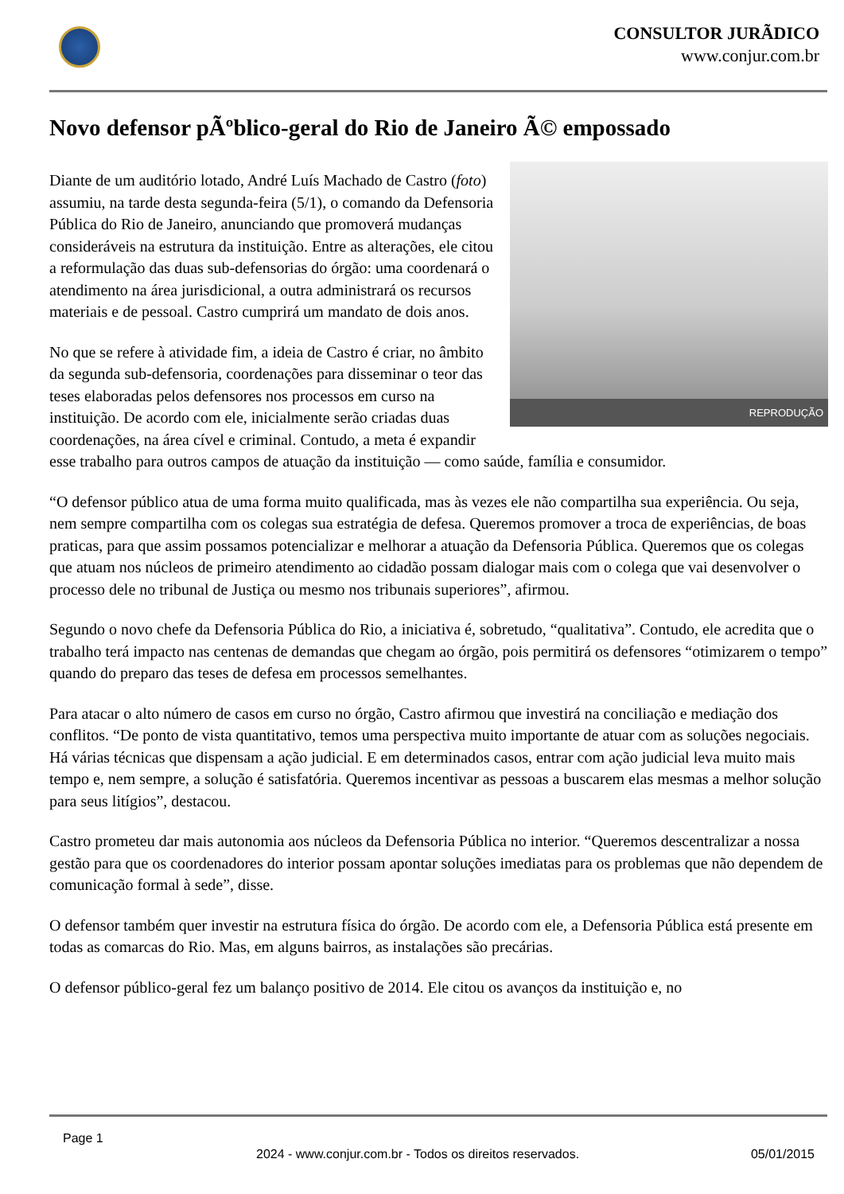CONSULTOR JURÃDICO
www.conjur.com.br
Novo defensor pÃºblico-geral do Rio de Janeiro Ã© empossado
REPRODUÇÃO
Diante de um auditório lotado, André Luís Machado de Castro (foto) assumiu, na tarde desta segunda-feira (5/1), o comando da Defensoria Pública do Rio de Janeiro, anunciando que promoverá mudanças consideráveis na estrutura da instituição. Entre as alterações, ele citou a reformulação das duas sub-defensorias do órgão: uma coordenará o atendimento na área jurisdicional, a outra administrará os recursos materiais e de pessoal. Castro cumprirá um mandato de dois anos.
No que se refere à atividade fim, a ideia de Castro é criar, no âmbito da segunda sub-defensoria, coordenações para disseminar o teor das teses elaboradas pelos defensores nos processos em curso na instituição. De acordo com ele, inicialmente serão criadas duas coordenações, na área cível e criminal. Contudo, a meta é expandir esse trabalho para outros campos de atuação da instituição — como saúde, família e consumidor.
“O defensor público atua de uma forma muito qualificada, mas às vezes ele não compartilha sua experiência. Ou seja, nem sempre compartilha com os colegas sua estratégia de defesa. Queremos promover a troca de experiências, de boas praticas, para que assim possamos potencializar e melhorar a atuação da Defensoria Pública. Queremos que os colegas que atuam nos núcleos de primeiro atendimento ao cidadão possam dialogar mais com o colega que vai desenvolver o processo dele no tribunal de Justiça ou mesmo nos tribunais superiores”, afirmou.
Segundo o novo chefe da Defensoria Pública do Rio, a iniciativa é, sobretudo, “qualitativa”. Contudo, ele acredita que o trabalho terá impacto nas centenas de demandas que chegam ao órgão, pois permitirá os defensores “otimizarem o tempo” quando do preparo das teses de defesa em processos semelhantes.
Para atacar o alto número de casos em curso no órgão, Castro afirmou que investirá na conciliação e mediação dos conflitos. “De ponto de vista quantitativo, temos uma perspectiva muito importante de atuar com as soluções negociais. Há várias técnicas que dispensam a ação judicial. E em determinados casos, entrar com ação judicial leva muito mais tempo e, nem sempre, a solução é satisfatória. Queremos incentivar as pessoas a buscarem elas mesmas a melhor solução para seus litígios”, destacou.
Castro prometeu dar mais autonomia aos núcleos da Defensoria Pública no interior. “Queremos descentralizar a nossa gestão para que os coordenadores do interior possam apontar soluções imediatas para os problemas que não dependem de comunicação formal à sede”, disse.
O defensor também quer investir na estrutura física do órgão. De acordo com ele, a Defensoria Pública está presente em todas as comarcas do Rio. Mas, em alguns bairros, as instalações são precárias.
O defensor público-geral fez um balanço positivo de 2014. Ele citou os avanços da instituição e, no
Page 1
2024 - www.conjur.com.br - Todos os direitos reservados. 05/01/2015